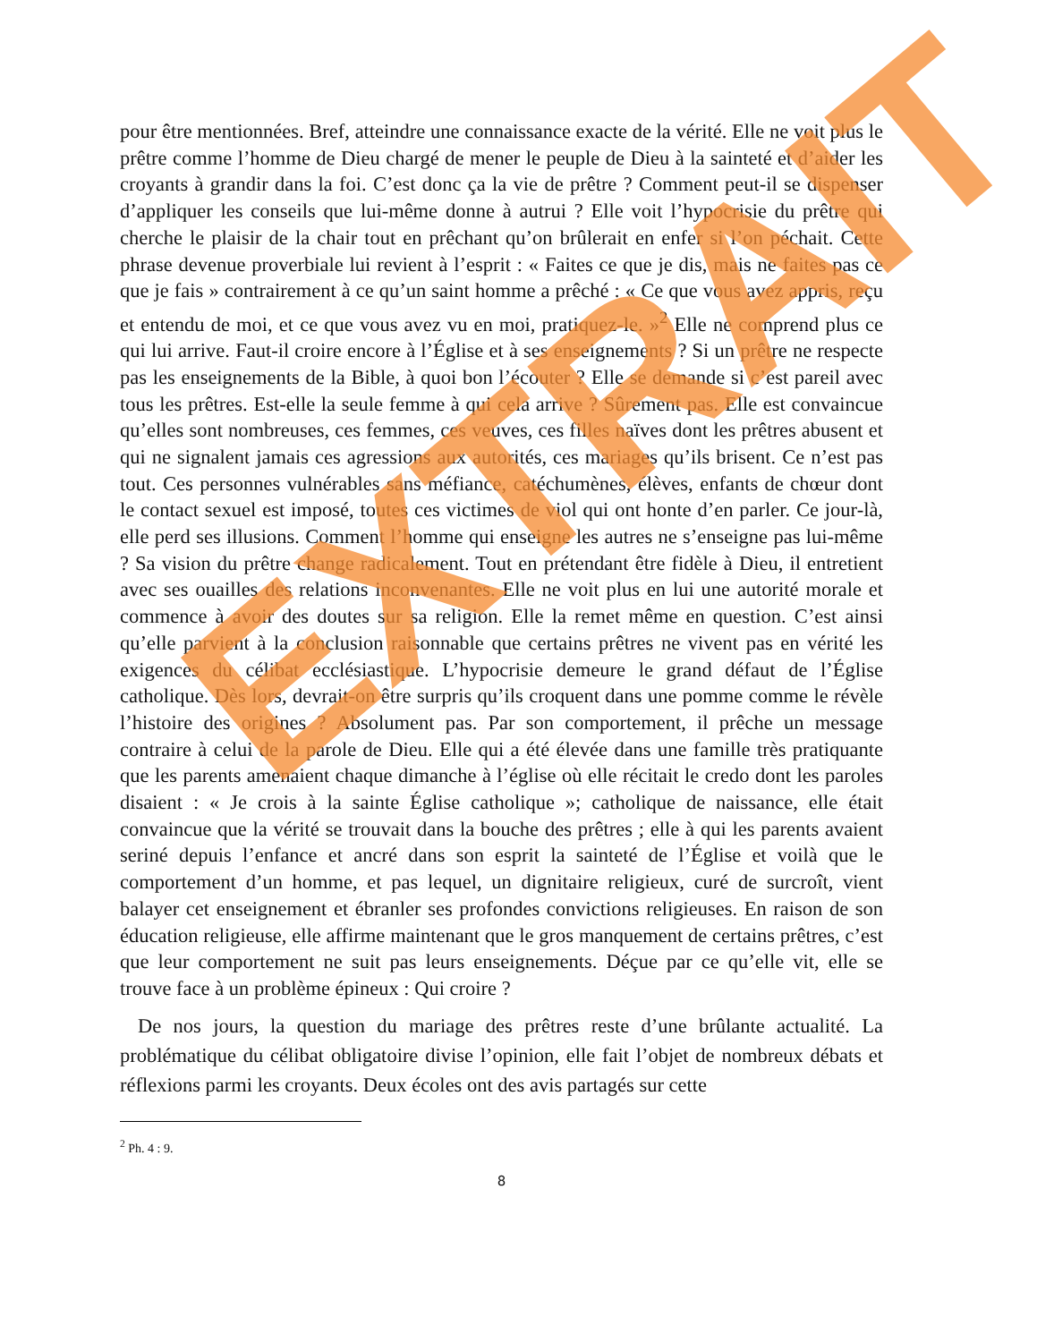pour être mentionnées. Bref, atteindre une connaissance exacte de la vérité. Elle ne voit plus le prêtre comme l’homme de Dieu chargé de mener le peuple de Dieu à la sainteté et d’aider les croyants à grandir dans la foi. C’est donc ça la vie de prêtre ? Comment peut-il se dispenser d’appliquer les conseils que lui-même donne à autrui ? Elle voit l’hypocrisie du prêtre qui cherche le plaisir de la chair tout en prêchant qu’on brûlerait en enfer si l’on péchait. Cette phrase devenue proverbiale lui revient à l’esprit : « Faites ce que je dis, mais ne faites pas ce que je fais » contrairement à ce qu’un saint homme a prêché : « Ce que vous avez appris, reçu et entendu de moi, et ce que vous avez vu en moi, pratiquez-le. »<sup>2</sup> Elle ne comprend plus ce qui lui arrive. Faut-il croire encore à l’Église et à ses enseignements ? Si un prêtre ne respecte pas les enseignements de la Bible, à quoi bon l’écouter ? Elle se demande si c’est pareil avec tous les prêtres. Est-elle la seule femme à qui cela arrive ? Sûrement pas. Elle est convaincue qu’elles sont nombreuses, ces femmes, ces veuves, ces filles naïves dont les prêtres abusent et qui ne signalent jamais ces agressions aux autorités, ces mariages qu’ils brisent. Ce n’est pas tout. Ces personnes vulnérables sans méfiance, catéchumènes, élèves, enfants de chœur dont le contact sexuel est imposé, toutes ces victimes de viol qui ont honte d’en parler. Ce jour-là, elle perd ses illusions. Comment l’homme qui enseigne les autres ne s’enseigne pas lui-même ? Sa vision du prêtre change radicalement. Tout en prétendant être fidèle à Dieu, il entretient avec ses ouailles des relations inconvenantes. Elle ne voit plus en lui une autorité morale et commence à avoir des doutes sur sa religion. Elle la remet même en question. C’est ainsi qu’elle parvient à la conclusion raisonnable que certains prêtres ne vivent pas en vérité les exigences du célibat ecclésiastique. L’hypocrisie demeure le grand défaut de l’Église catholique. Dès lors, devrait-on être surpris qu’ils croquent dans une pomme comme le révèle l’histoire des origines ? Absolument pas. Par son comportement, il prêche un message contraire à celui de la parole de Dieu. Elle qui a été élevée dans une famille très pratiquante que les parents amenaient chaque dimanche à l’église où elle récitait le credo dont les paroles disaient : « Je crois à la sainte Église catholique »; catholique de naissance, elle était convaincue que la vérité se trouvait dans la bouche des prêtres ; elle à qui les parents avaient seriné depuis l’enfance et ancré dans son esprit la sainteté de l’Église et voilà que le comportement d’un homme, et pas lequel, un dignitaire religieux, curé de surcroît, vient balayer cet enseignement et ébranler ses profondes convictions religieuses. En raison de son éducation religieuse, elle affirme maintenant que le gros manquement de certains prêtres, c’est que leur comportement ne suit pas leurs enseignements. Déçue par ce qu’elle vit, elle se trouve face à un problème épineux : Qui croire ?
De nos jours, la question du mariage des prêtres reste d’une brûlante actualité. La problématique du célibat obligatoire divise l’opinion, elle fait l’objet de nombreux débats et réflexions parmi les croyants. Deux écoles ont des avis partagés sur cette
<sup>2</sup> Ph. 4 : 9.
8
EXTRAIT